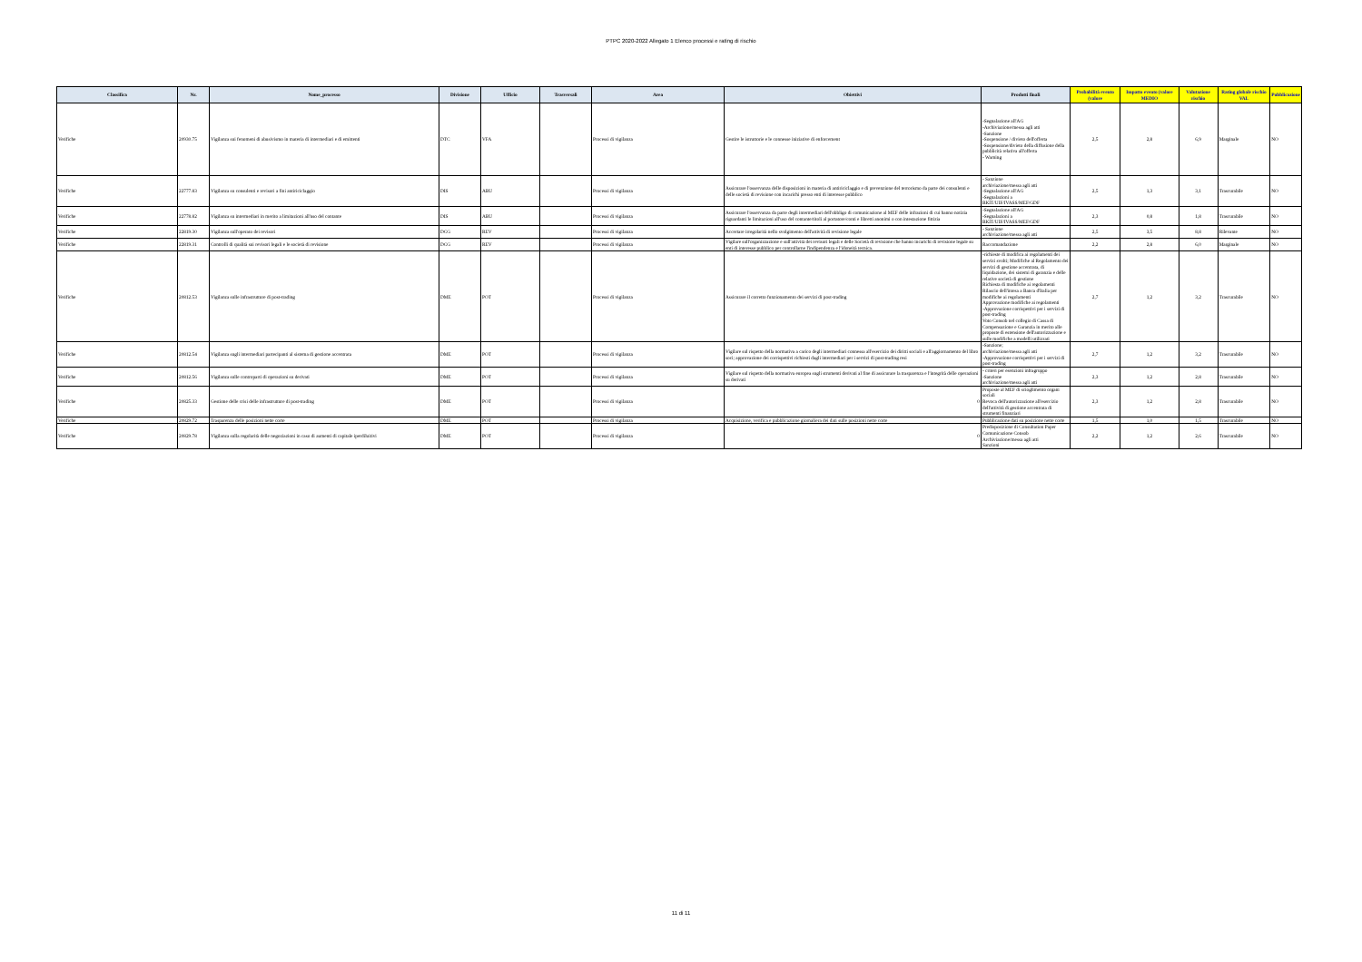PTPC 2020-2022 Allegato 1 Elenco processi e rating di rischio
| Classifica | Nr. | Nome_processo | Divisione | Ufficio | Trasversali | Area | Obiettivi | Prodotti finali | Probabilità evento (valore | Impatto evento (valore MEDIO | Valutazione rischio | Rating globale rischio VAL | Pubblicazione |
| --- | --- | --- | --- | --- | --- | --- | --- | --- | --- | --- | --- | --- | --- |
| Verifiche | 20930.75 | Vigilanza sui fenomeni di abusivismo in materia di intermediari e di emittenti | DTC | VFA | | Processi di vigilanza | Gestire le istruttorie e le connesse iniziative di enforcement | -Segnalazione all'AG -Archiviazione/messa agli atti -Sanzione -Sospensione / divieto dell'offerta -Sospensione/divieto della diffusione della pubblicità relativa all'offerta - Warning | 2,5 | 2,8 | 6,9 | Marginale | NO |
| Verifiche | 22777.83 | Vigilanza su consulenti e revisori a fini antiriciclaggio | DIS | ABU | | Processi di vigilanza | Assicurare l'osservanza delle disposizioni in materia di antiriciclaggio e di prevenzione del terrorismo da parte dei consulenti e delle società di revisione con incarichi presso enti di interesse pubblico | - Sanzione archiviazione/messa agli atti -Segnalazione all'AG -Segnalazioni a BKIT/UIF/IVASS/MEF/GDF | 2,5 | 1,3 | 3,1 | Trascurabile | NO |
| Verifiche | 22778.82 | Vigilanza su intermediari in merito a limitazioni all'uso del contante | DIS | ABU | | Processi di vigilanza | Assicurare l'osservanza da parte degli intermediari dell'obbligo di comunicazione al MEF delle infrazioni di cui hanno notizia riguardanti le limitazioni all'uso del contante/titoli al portatore/conti e libretti anonimi o con intestazione fittizia | -Segnalazione all'AG -Segnalazioni a BKIT/UIF/IVASS/MEF/GDF | 2,3 | 0,8 | 1,8 | Trascurabile | NO |
| Verifiche | 22819.30 | Vigilanza sull'operato dei revisori | DCG | REV | | Processi di vigilanza | Accertare irregolarità nello svolgimento dell'attività di revisione legale | - Sanzione archiviazione/messa agli atti | 2,5 | 3,5 | 8,8 | Rilevante | NO |
| Verifiche | 22819.31 | Controlli di qualità sui revisori legali e le società di revisione | DCG | REV | | Processi di vigilanza | Vigilare sull'organizzazione e sull'attività dei revisori legali e delle Società di revisione che hanno incarichi di revisione legale su enti di interesse pubblico per controllarne l'indipendenza e l'idoneità tecnica. | Raccomandazione | 2,2 | 2,8 | 6,0 | Marginale | NO |
| Verifiche | 20812.53 | Vigilanza sulle infrastrutture di post-trading | DME | POT | | Processi di vigilanza | Assicurare il corretto funzionamento dei servizi di post-trading | -richieste di modifica ai regolamenti dei servizi svolti; Modifiche al Regolamento dei servizi di gestione accentrata, di liquidazione, dei sistemi di garanzia e delle relative società di gestione Richiesta di modifiche ai regolamenti Rilascio dell'intesa a Banca d'Italia per modifiche ai regolamenti Approvazione modifiche ai regolamenti -Approvazione corrispettivi per i servizi di post-trading Voto Consob nel collegio di Cassa di Compensazione e Garanzia in merito alle proposte di estensione dell'autorizzazione e sulle modifiche a modelli utilizzati | 2,7 | 1,2 | 3,2 | Trascurabile | NO |
| Verifiche | 20812.54 | Vigilanza sugli intermediari partecipanti al sistema di gestione accentrata | DME | POT | | Processi di vigilanza | Vigilare sul rispetto della normativa a carico degli intermediari connessa all'esercizio dei diritti sociali e all'aggiornamento del libro soci; approvazione dei corrispettivi richiesti dagli intermediari per i servizi di post-trading resi | -Sanzione; archiviazione/messa agli atti -Approvazione corrispettivi per i servizi di post-trading | 2,7 | 1,2 | 3,2 | Trascurabile | NO |
| Verifiche | 20812.56 | Vigilanza sulle controparti di operazioni su derivati | DME | POT | | Processi di vigilanza | Vigilare sul rispetto della normativa europea sugli strumenti derivati al fine di assicurare la trasparenza e l'integrità delle operazioni su derivati | - criteri per esenzioni infragruppo -Sanzione archiviazione/messa agli atti | 2,3 | 1,2 | 2,8 | Trascurabile | NO |
| Verifiche | 20825.33 | Gestione delle crisi delle infrastrutture di post-trading | DME | POT | | Processi di vigilanza | 0 | Proposte al MEF di scioglimento organi sociali Revoca dell'autorizzazione all'esercizio dell'attività di gestione accentrata di strumenti finanziari | 2,3 | 1,2 | 2,8 | Trascurabile | NO |
| Verifiche | 20829.72 | Trasparenza delle posizioni nette corte | DME | POT | | Processi di vigilanza | Acquisizione, verifica e pubblicazione giornaliera dei dati sulle posizioni nette corte | Pubblicazione dati su posizione nette corte | 1,5 | 1,0 | 1,5 | Trascurabile | NO |
| Verifiche | 20829.78 | Vigilanza sulla regolarità delle negoziazioni in caso di aumenti di capitale iperdiluitivi | DME | POT | | Processi di vigilanza | 0 | Predisposizione di Consultation Paper Comunicazione Consob Archiviazione/messa agli atti Sanzioni | 2,2 | 1,2 | 2,6 | Trascurabile | NO |
11 di 11